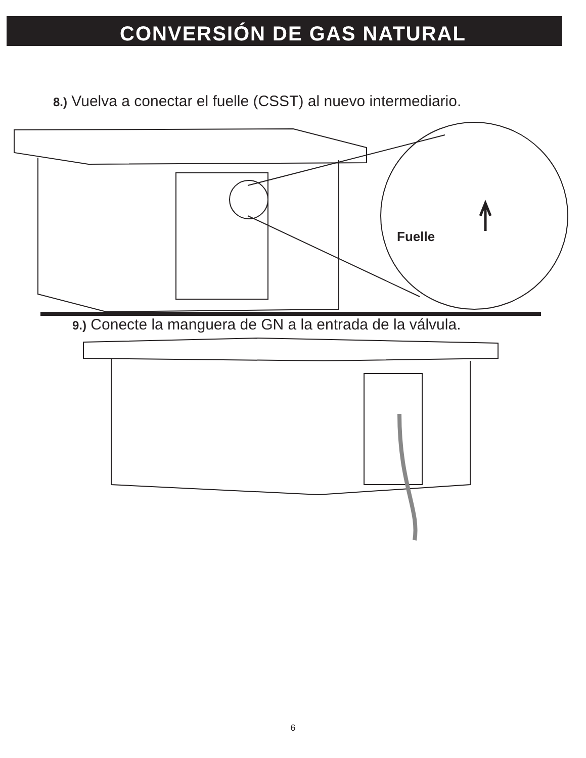CONVERSIÓN DE GAS NATURAL
8.) Vuelva a conectar el fuelle (CSST) al nuevo intermediario.
Fuelle
9.) Conecte la manguera de GN a la entrada de la válvula.
6